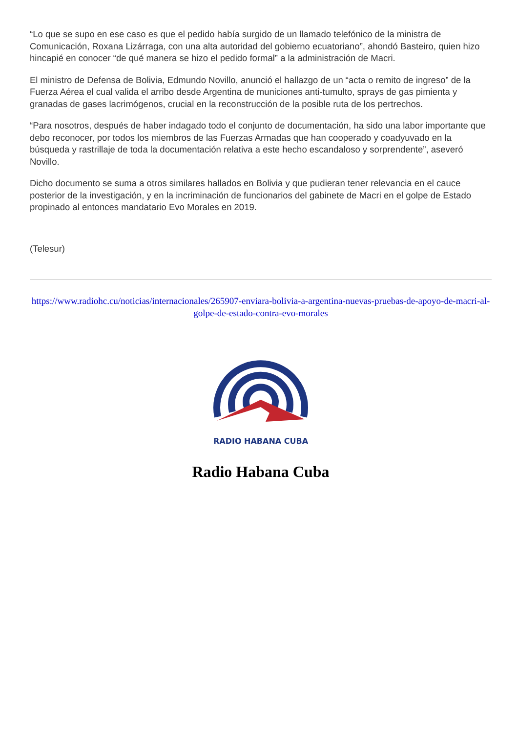“Lo que se supo en ese caso es que el pedido había surgido de un llamado telefónico de la ministra de Comunicación, Roxana Lizárraga, con una alta autoridad del gobierno ecuatoriano”, ahondó Basteiro, quien hizo hincapié en conocer “de qué manera se hizo el pedido formal” a la administración de Macri.
El ministro de Defensa de Bolivia, Edmundo Novillo, anunció el hallazgo de un “acta o remito de ingreso” de la Fuerza Aérea el cual valida el arribo desde Argentina de municiones anti-tumulto, sprays de gas pimienta y granadas de gases lacrimógenos, crucial en la reconstrucción de la posible ruta de los pertrechos.
“Para nosotros, después de haber indagado todo el conjunto de documentación, ha sido una labor importante que debo reconocer, por todos los miembros de las Fuerzas Armadas que han cooperado y coadyuvado en la búsqueda y rastrillaje de toda la documentación relativa a este hecho escandaloso y sorprendente”, aseveró Novillo.
Dicho documento se suma a otros similares hallados en Bolivia y que pudieran tener relevancia en el cauce posterior de la investigación, y en la incriminación de funcionarios del gabinete de Macri en el golpe de Estado propinado al entonces mandatario Evo Morales en 2019.
(Telesur)
https://www.radiohc.cu/noticias/internacionales/265907-enviara-bolivia-a-argentina-nuevas-pruebas-de-apoyo-de-macri-al-golpe-de-estado-contra-evo-morales
RADIO HABANA CUBA
Radio Habana Cuba